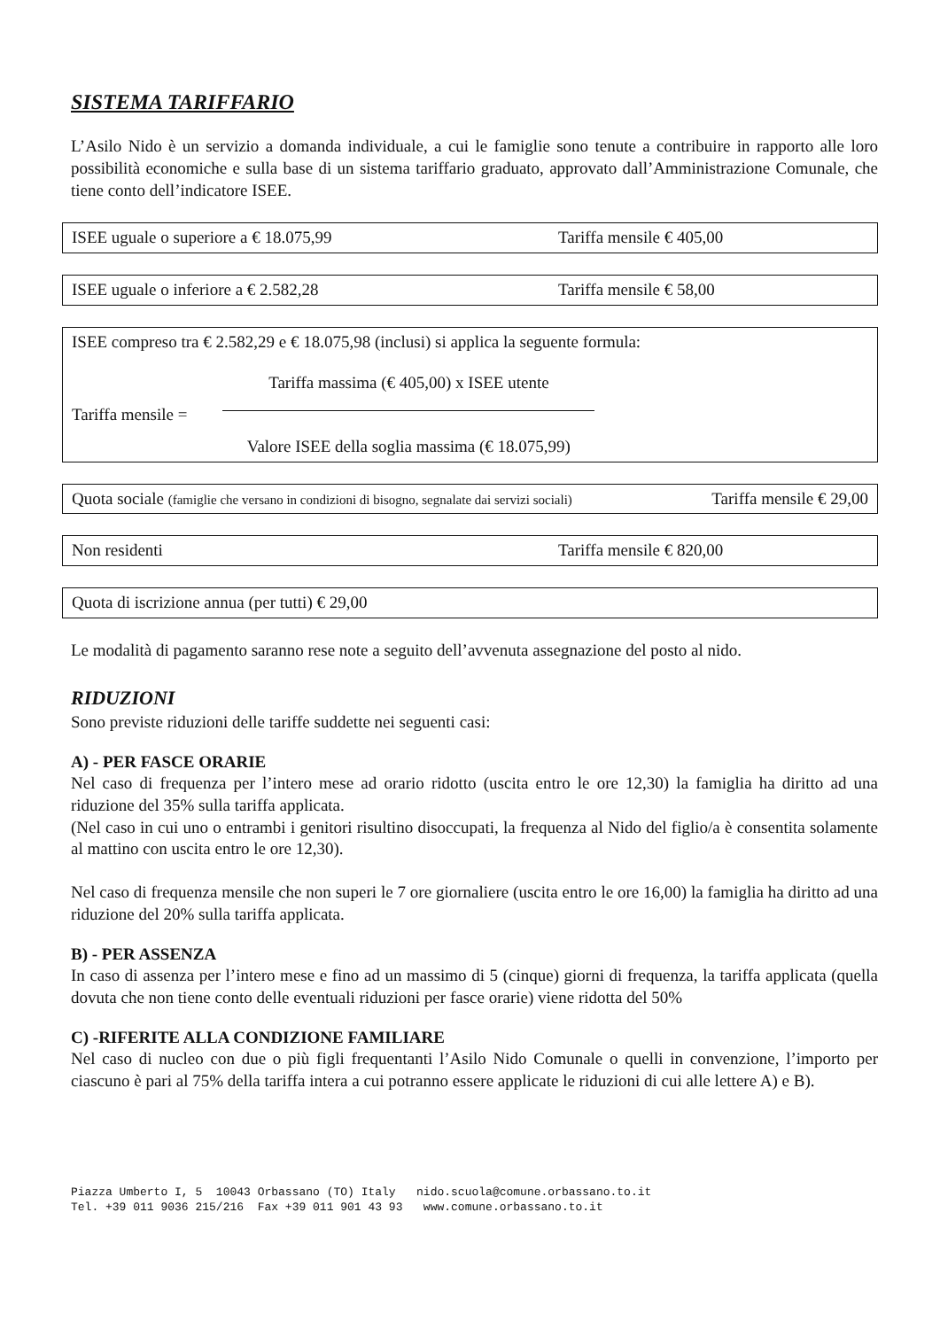SISTEMA TARIFFARIO
L’Asilo Nido è un servizio a domanda individuale, a cui le famiglie sono tenute a contribuire in rapporto alle loro possibilità economiche e sulla base di un sistema tariffario graduato, approvato dall’Amministrazione Comunale, che tiene conto dell’indicatore ISEE.
ISEE uguale o superiore a € 18.075,99 Tariffa mensile € 405,00
ISEE uguale o inferiore a € 2.582,28 Tariffa mensile € 58,00
ISEE compreso tra € 2.582,29 e € 18.075,98 (inclusi) si applica la seguente formula:
Tariffa mensile =
Tariffa massima (€ 405,00) x ISEE utente
Valore ISEE della soglia massima (€ 18.075,99)
Quota sociale (famiglie che versano in condizioni di bisogno, segnalate dai servizi sociali) Tariffa mensile € 29,00
Non residenti Tariffa mensile € 820,00
Quota di iscrizione annua (per tutti) € 29,00
Le modalità di pagamento saranno rese note a seguito dell’avvenuta assegnazione del posto al nido.
RIDUZIONI
Sono previste riduzioni delle tariffe suddette nei seguenti casi:
A) - PER FASCE ORARIE
Nel caso di frequenza per l’intero mese ad orario ridotto (uscita entro le ore 12,30) la famiglia ha diritto ad una riduzione del 35% sulla tariffa applicata.
(Nel caso in cui uno o entrambi i genitori risultino disoccupati, la frequenza al Nido del figlio/a è consentita solamente al mattino con uscita entro le ore 12,30).
Nel caso di frequenza mensile che non superi le 7 ore giornaliere (uscita entro le ore 16,00) la famiglia ha diritto ad una riduzione del 20% sulla tariffa applicata.
B) - PER ASSENZA
In caso di assenza per l’intero mese e fino ad un massimo di 5 (cinque) giorni di frequenza, la tariffa applicata (quella dovuta che non tiene conto delle eventuali riduzioni per fasce orarie) viene ridotta del 50%
C) -RIFERITE ALLA CONDIZIONE FAMILIARE
Nel caso di nucleo con due o più figli frequentanti l’Asilo Nido Comunale o quelli in convenzione, l’importo per ciascuno è pari al 75% della tariffa intera a cui potranno essere applicate le riduzioni di cui alle lettere A) e B).
Piazza Umberto I, 5 10043 Orbassano (TO) Italy nido.scuola@comune.orbassano.to.it Tel. +39 011 9036 215/216 Fax +39 011 901 43 93 www.comune.orbassano.to.it